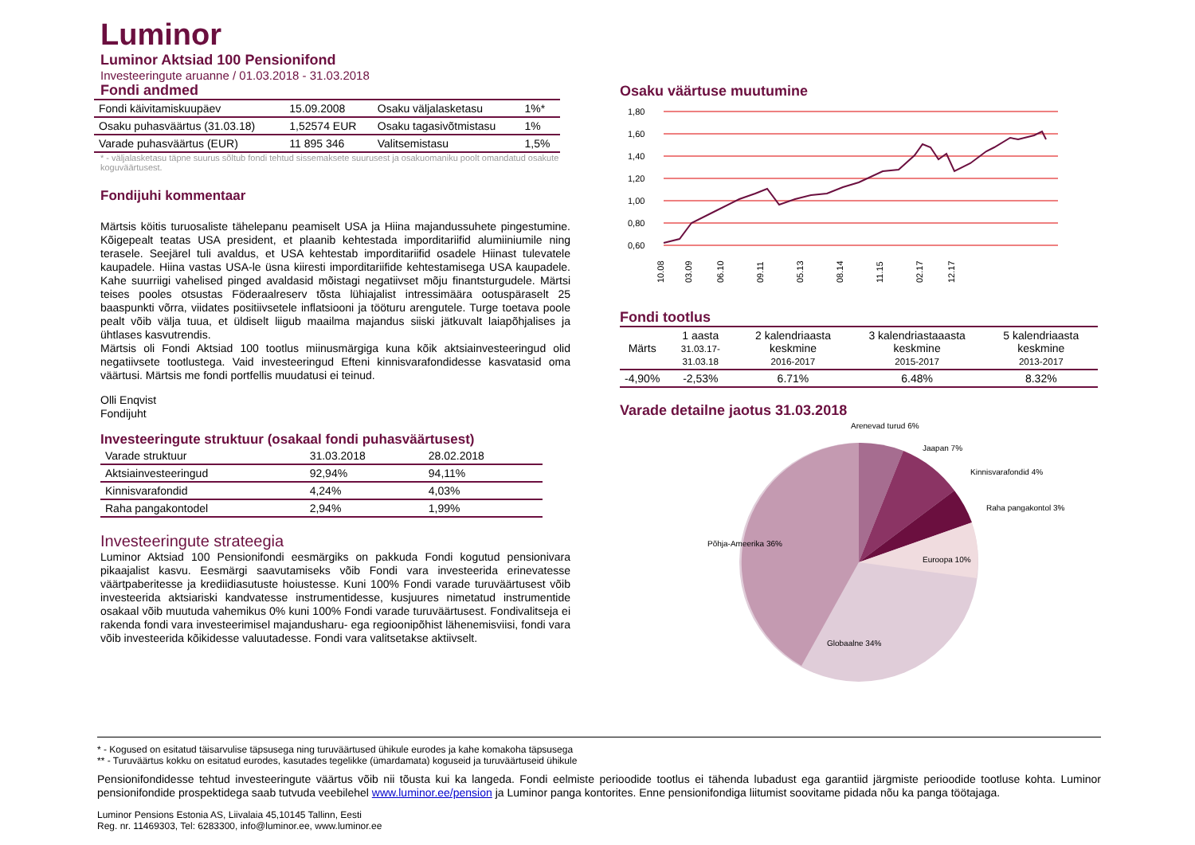Luminor
Luminor Aktsiad 100 Pensionifond
Investeeringute aruanne / 01.03.2018 - 31.03.2018
Fondi andmed
| Fondi käivitamiskuupäev | 15.09.2008 | Osaku väljalasketasu | 1%* |
| Osaku puhasväärtus (31.03.18) | 1,52574 EUR | Osaku tagasivõtmistasu | 1% |
| Varade puhasväärtus (EUR) | 11 895 346 | Valitsemistasu | 1,5% |
* - väljalasketasu täpne suurus sõltub fondi tehtud sissemaksete suurusest ja osakuomaniku poolt omandatud osakute koguväärtusest.
Fondijuhi kommentaar
Märtsis köitis turuosaliste tähelepanu peamiselt USA ja Hiina majandussuhete pingestumine. Kõigepealt teatas USA president, et plaanib kehtestada imporditariifid alumiiniumile ning terasele. Seejärel tuli avaldus, et USA kehtestab imporditariifid osadele Hiinast tulevatele kaupadele. Hiina vastas USA-le üsna kiiresti imporditariifide kehtestamisega USA kaupadele. Kahe suurriigi vahelised pinged avaldasid mõistagi negatiivset mõju finantsturgudele. Märtsi teises pooles otsustas Föderaalreserv tõsta lühiajalist intressimäära ootuspäraselt 25 baaspunkti võrra, viidates positiivsetele inflatsiooni ja tööturu arengutele. Turge toetava poole pealt võib välja tuua, et üldiselt liigub maailma majandus siiski jätkuvalt laiapõhjalises ja ühtlases kasvutrendis.
Märtsis oli Fondi Aktsiad 100 tootlus miinusmärgiga kuna kõik aktsiainvesteeringud olid negatiivsete tootlustega. Vaid investeeringud Efteni kinnisvarafondidesse kasvatasid oma väärtusi. Märtsis me fondi portfellis muudatusi ei teinud.
Olli Enqvist
Fondijuht
Investeeringute struktuur (osakaal fondi puhasväärtusest)
| Varade struktuur | 31.03.2018 | 28.02.2018 |
| Aktsiainvesteeringud | 92,94% | 94,11% |
| Kinnisvarafondid | 4,24% | 4,03% |
| Raha pangakontodel | 2,94% | 1,99% |
Investeeringute strateegia
Luminor Aktsiad 100 Pensionifondi eesmärgiks on pakkuda Fondi kogutud pensionivara pikaajalist kasvu. Eesmärgi saavutamiseks võib Fondi vara investeerida erinevatesse väärtpaberitesse ja krediidiasutuste hoiustesse. Kuni 100% Fondi varade turuväärtusest võib investeerida aktsiariski kandvatesse instrumentidesse, kusjuures nimetatud instrumentide osakaal võib muutuda vahemikus 0% kuni 100% Fondi varade turuväärtusest. Fondivalitseja ei rakenda fondi vara investeerimisel majandusharu- ega regioonipõhist lähenemisviisi, fondi vara võib investeerida kõikidesse valuutadesse. Fondi vara valitsetakse aktiivselt.
Osaku väärtuse muutumine
1,80
1,60
1,40
1,20
1,00
0,80
0,60
10.08
03.09
06.10
09.11
05.13
08.14
11.15
02.17
12.17
Fondi tootlus
| Märts | 1 aasta 31.03.17-31.03.18 | 2 kalendriaasta keskmine 2016-2017 | 3 kalendriastaaasta keskmine 2015-2017 | 5 kalendriaasta keskmine 2013-2017 |
| -4,90% | -2,53% | 6.71% | 6.48% | 8.32% |
Varade detailne jaotus 31.03.2018
Arenevad turud 6%
Jaapan 7%
Kinnisvarafondid 4%
Raha pangakontol 3%
Euroopa 10%
Põhja-Ameerika 36%
Globaalne 34%
* - Kogused on esitatud täisarvulise täpsusega ning turuväärtused ühikule eurodes ja kahe komakoha täpsusega
** - Turuväärtus kokku on esitatud eurodes, kasutades tegelikke (ümardamata) koguseid ja turuväärtuseid ühikule
Pensionifondidesse tehtud investeeringute väärtus võib nii tõusta kui ka langeda. Fondi eelmiste perioodide tootlus ei tähenda lubadust ega garantiid järgmiste perioodide tootluse kohta. Luminor pensionifondide prospektidega saab tutvuda veebilehel www.luminor.ee/pension ja Luminor panga kontorites. Enne pensionifondiga liitumist soovitame pidada nõu ka panga töötajaga.
Luminor Pensions Estonia AS, Liivalaia 45,10145 Tallinn, Eesti
Reg. nr. 11469303, Tel: 6283300, info@luminor.ee, www.luminor.ee